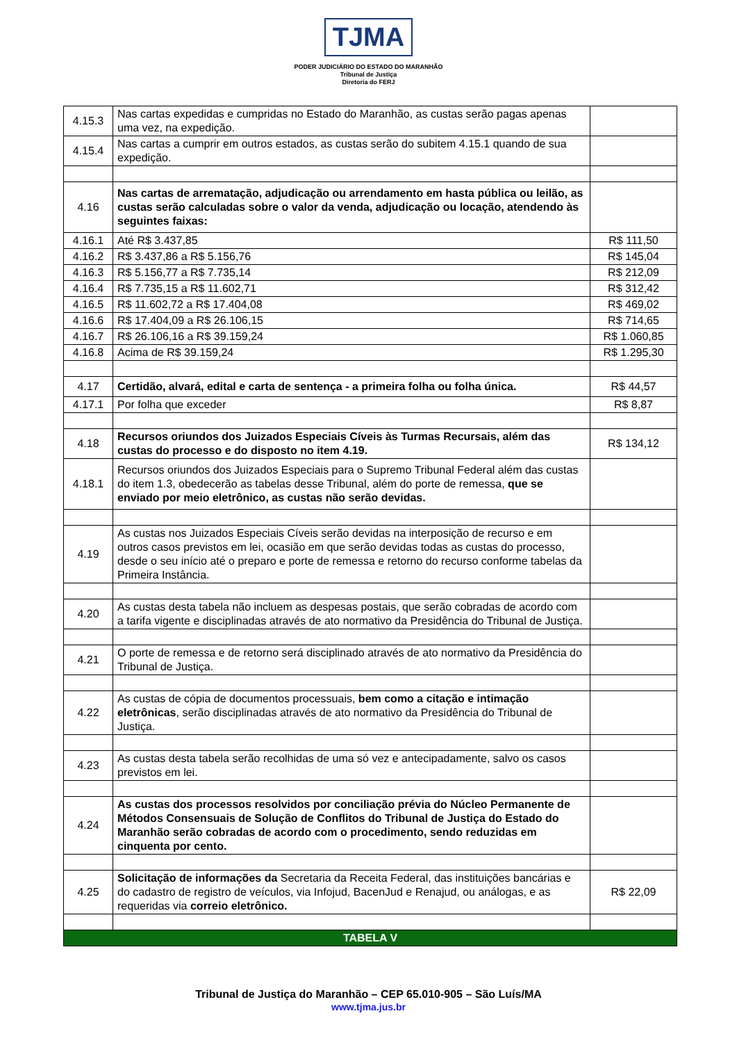TJMA
PODER JUDICIÁRIO DO ESTADO DO MARANHÃO
Tribunal de Justiça
Diretoria do FERJ
| 4.15.3 | Nas cartas expedidas e cumpridas no Estado do Maranhão, as custas serão pagas apenas uma vez, na expedição. | |
| 4.15.4 | Nas cartas a cumprir em outros estados, as custas serão do subitem 4.15.1 quando de sua expedição. | |
| 4.16 | Nas cartas de arrematação, adjudicação ou arrendamento em hasta pública ou leilão, as custas serão calculadas sobre o valor da venda, adjudicação ou locação, atendendo às seguintes faixas: | |
| 4.16.1 | Até R$ 3.437,85 | R$ 111,50 |
| 4.16.2 | R$ 3.437,86 a R$ 5.156,76 | R$ 145,04 |
| 4.16.3 | R$ 5.156,77 a R$ 7.735,14 | R$ 212,09 |
| 4.16.4 | R$ 7.735,15 a R$ 11.602,71 | R$ 312,42 |
| 4.16.5 | R$ 11.602,72 a R$ 17.404,08 | R$ 469,02 |
| 4.16.6 | R$ 17.404,09 a R$ 26.106,15 | R$ 714,65 |
| 4.16.7 | R$ 26.106,16 a R$ 39.159,24 | R$ 1.060,85 |
| 4.16.8 | Acima de R$ 39.159,24 | R$ 1.295,30 |
| 4.17 | Certidão, alvará, edital e carta de sentença - a primeira folha ou folha única. | R$ 44,57 |
| 4.17.1 | Por folha que exceder | R$ 8,87 |
| 4.18 | Recursos oriundos dos Juizados Especiais Cíveis às Turmas Recursais, além das custas do processo e do disposto no item 4.19. | R$ 134,12 |
| 4.18.1 | Recursos oriundos dos Juizados Especiais para o Supremo Tribunal Federal além das custas do item 1.3, obedecerão as tabelas desse Tribunal, além do porte de remessa, que se enviado por meio eletrônico, as custas não serão devidas. | |
| 4.19 | As custas nos Juizados Especiais Cíveis serão devidas na interposição de recurso e em outros casos previstos em lei, ocasião em que serão devidas todas as custas do processo, desde o seu início até o preparo e porte de remessa e retorno do recurso conforme tabelas da Primeira Instância. | |
| 4.20 | As custas desta tabela não incluem as despesas postais, que serão cobradas de acordo com a tarifa vigente e disciplinadas através de ato normativo da Presidência do Tribunal de Justiça. | |
| 4.21 | O porte de remessa e de retorno será disciplinado através de ato normativo da Presidência do Tribunal de Justiça. | |
| 4.22 | As custas de cópia de documentos processuais, bem como a citação e intimação eletrônicas , serão disciplinadas através de ato normativo da Presidência do Tribunal de Justiça. | |
| 4.23 | As custas desta tabela serão recolhidas de uma só vez e antecipadamente, salvo os casos previstos em lei. | |
| 4.24 | As custas dos processos resolvidos por conciliação prévia do Núcleo Permanente de Métodos Consensuais de Solução de Conflitos do Tribunal de Justiça do Estado do Maranhão serão cobradas de acordo com o procedimento, sendo reduzidas em cinquenta por cento. | |
| 4.25 | Solicitação de informações da Secretaria da Receita Federal, das instituições bancárias e do cadastro de registro de veículos, via Infojud, BacenJud e Renajud, ou análogas, e as requeridas via correio eletrônico. | R$ 22,09 |
| TABELA V | | |
Tribunal de Justiça do Maranhão – CEP 65.010-905 – São Luís/MA
www.tjma.jus.br